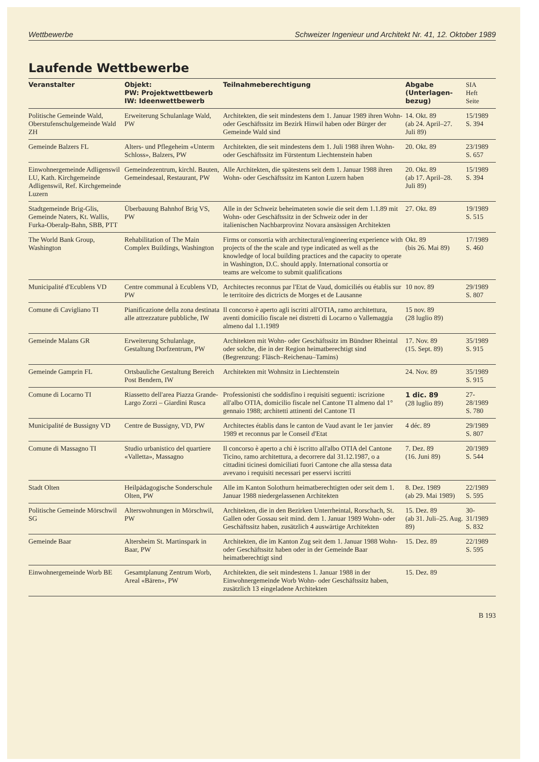Wettbewerbe Schweizer Ingenieur und Architekt Nr. 41, 12. Oktober 1989
Laufende Wettbewerbe
| Veranstalter | Objekt: PW: Projektwettbewerb IW: Ideenwettbewerb | Teilnahmeberechtigung | Abgabe (Unterlagen- bezug) | SIA Heft Seite |
| --- | --- | --- | --- | --- |
| Politische Gemeinde Wald, Oberstufenschulgemeinde Wald ZH | Erweiterung Schulanlage Wald, PW | Architekten, die seit mindestens dem 1. Januar 1989 ihren Wohn- oder Geschäftssitz im Bezirk Hinwil haben oder Bürger der Gemeinde Wald sind | 14. Okt. 89 (ab 24. April–27. Juli 89) | 15/1989 S. 394 |
| Gemeinde Balzers FL | Alters- und Pflegeheim «Unterm Schloss», Balzers, PW | Architekten, die seit mindestens dem 1. Juli 1988 ihren Wohn- oder Geschäftssitz im Fürstentum Liechtenstein haben | 20. Okt. 89 | 23/1989 S. 657 |
| Einwohnergemeinde Adligenswil LU, Kath. Kirchgemeinde Adligenswil, Ref. Kirchgemeinde Luzern | Gemeindezentrum, kirchl. Bauten, Gemeindesaal, Restaurant, PW | Alle Architekten, die spätestens seit dem 1. Januar 1988 ihren Wohn- oder Geschäftssitz im Kanton Luzern haben | 20. Okt. 89 (ab 17. April–28. Juli 89) | 15/1989 S. 394 |
| Stadtgemeinde Brig-Glis, Gemeinde Naters, Kt. Wallis, Furka-Oberalp-Bahn, SBB, PTT | Überbauung Bahnhof Brig VS, PW | Alle in der Schweiz beheimateten sowie die seit dem 1.1.89 mit Wohn- oder Geschäftssitz in der Schweiz oder in der italienischen Nachbarprovinz Novara ansässigen Architekten | 27. Okt. 89 | 19/1989 S. 515 |
| The World Bank Group, Washington | Rehabilitation of The Main Complex Buildings, Washington | Firms or consortia with architectural/engineering experience with projects of the the scale and type indicated as well as the knowledge of local building practices and the capacity to operate in Washington, D.C. should apply. International consortia or teams are welcome to submit qualifications | Okt. 89 (bis 26. Mai 89) | 17/1989 S. 460 |
| Municipalité d'Ecublens VD | Centre communal à Ecublens VD, PW | Architectes reconnus par l'Etat de Vaud, domiciliés ou établis sur le territoire des dictricts de Morges et de Lausanne | 10 nov. 89 | 29/1989 S. 807 |
| Comune di Cavigliano TI | Pianificazione della zona destinata alle attrezzature pubbliche, IW | Il concorso è aperto agli iscritti all'OTIA, ramo architettura, aventi domicilio fiscale nei distretti di Locarno o Vallemaggia almeno dal 1.1.1989 | 15 nov. 89 (28 luglio 89) | |
| Gemeinde Malans GR | Erweiterung Schulanlage, Gestaltung Dorfzentrum, PW | Architekten mit Wohn- oder Geschäftssitz im Bündner Rheintal oder solche, die in der Region heimatberechtigt sind (Begrenzung: Fläsch–Reichenau–Tamins) | 17. Nov. 89 (15. Sept. 89) | 35/1989 S. 915 |
| Gemeinde Gamprin FL | Ortsbauliche Gestaltung Bereich Post Bendern, IW | Architekten mit Wohnsitz in Liechtenstein | 24. Nov. 89 | 35/1989 S. 915 |
| Comune di Locarno TI | Riassetto dell'area Piazza Grande-Largo Zorzi – Giardini Rusca | Professionisti che soddisfino i requisiti seguenti: iscrizione all'albo OTIA, domicilio fiscale nel Cantone TI almeno dal 1° gennaio 1988; architetti attinenti del Cantone TI | 1 dic. 89 (28 luglio 89) | 27-28/1989 S. 780 |
| Municipalité de Bussigny VD | Centre de Bussigny, VD, PW | Architectes établis dans le canton de Vaud avant le 1er janvier 1989 et reconnus par le Conseil d'Etat | 4 déc. 89 | 29/1989 S. 807 |
| Comune di Massagno TI | Studio urbanistico del quartiere «Valletta», Massagno | Il concorso è aperto a chi è iscritto all'albo OTIA del Cantone Ticino, ramo architettura, a decorrere dal 31.12.1987, o a cittadini ticinesi domiciliati fuori Cantone che alla stessa data avevano i requisiti necessari per esservi iscritti | 7. Dez. 89 (16. Juni 89) | 20/1989 S. 544 |
| Stadt Olten | Heilpädagogische Sonderschule Olten, PW | Alle im Kanton Solothurn heimatberechtigten oder seit dem 1. Januar 1988 niedergelassenen Architekten | 8. Dez. 1989 (ab 29. Mai 1989) | 22/1989 S. 595 |
| Politische Gemeinde Mörschwil SG | Alterswohnungen in Mörschwil, PW | Architekten, die in den Bezirken Unterrheintal, Rorschach, St. Gallen oder Gossau seit mind. dem 1. Januar 1989 Wohn- oder Geschäftssitz haben, zusätzlich 4 auswärtige Architekten | 15. Dez. 89 (ab 31. Juli–25. Aug. 89) | 30-31/1989 S. 832 |
| Gemeinde Baar | Altersheim St. Martinspark in Baar, PW | Architekten, die im Kanton Zug seit dem 1. Januar 1988 Wohn- oder Geschäftssitz haben oder in der Gemeinde Baar heimatberechtigt sind | 15. Dez. 89 | 22/1989 S. 595 |
| Einwohnergemeinde Worb BE | Gesamtplanung Zentrum Worb, Areal «Bären», PW | Architekten, die seit mindestens 1. Januar 1988 in der Einwohnergemeinde Worb Wohn- oder Geschäftssitz haben, zusätzlich 13 eingeladene Architekten | 15. Dez. 89 | |
B 193